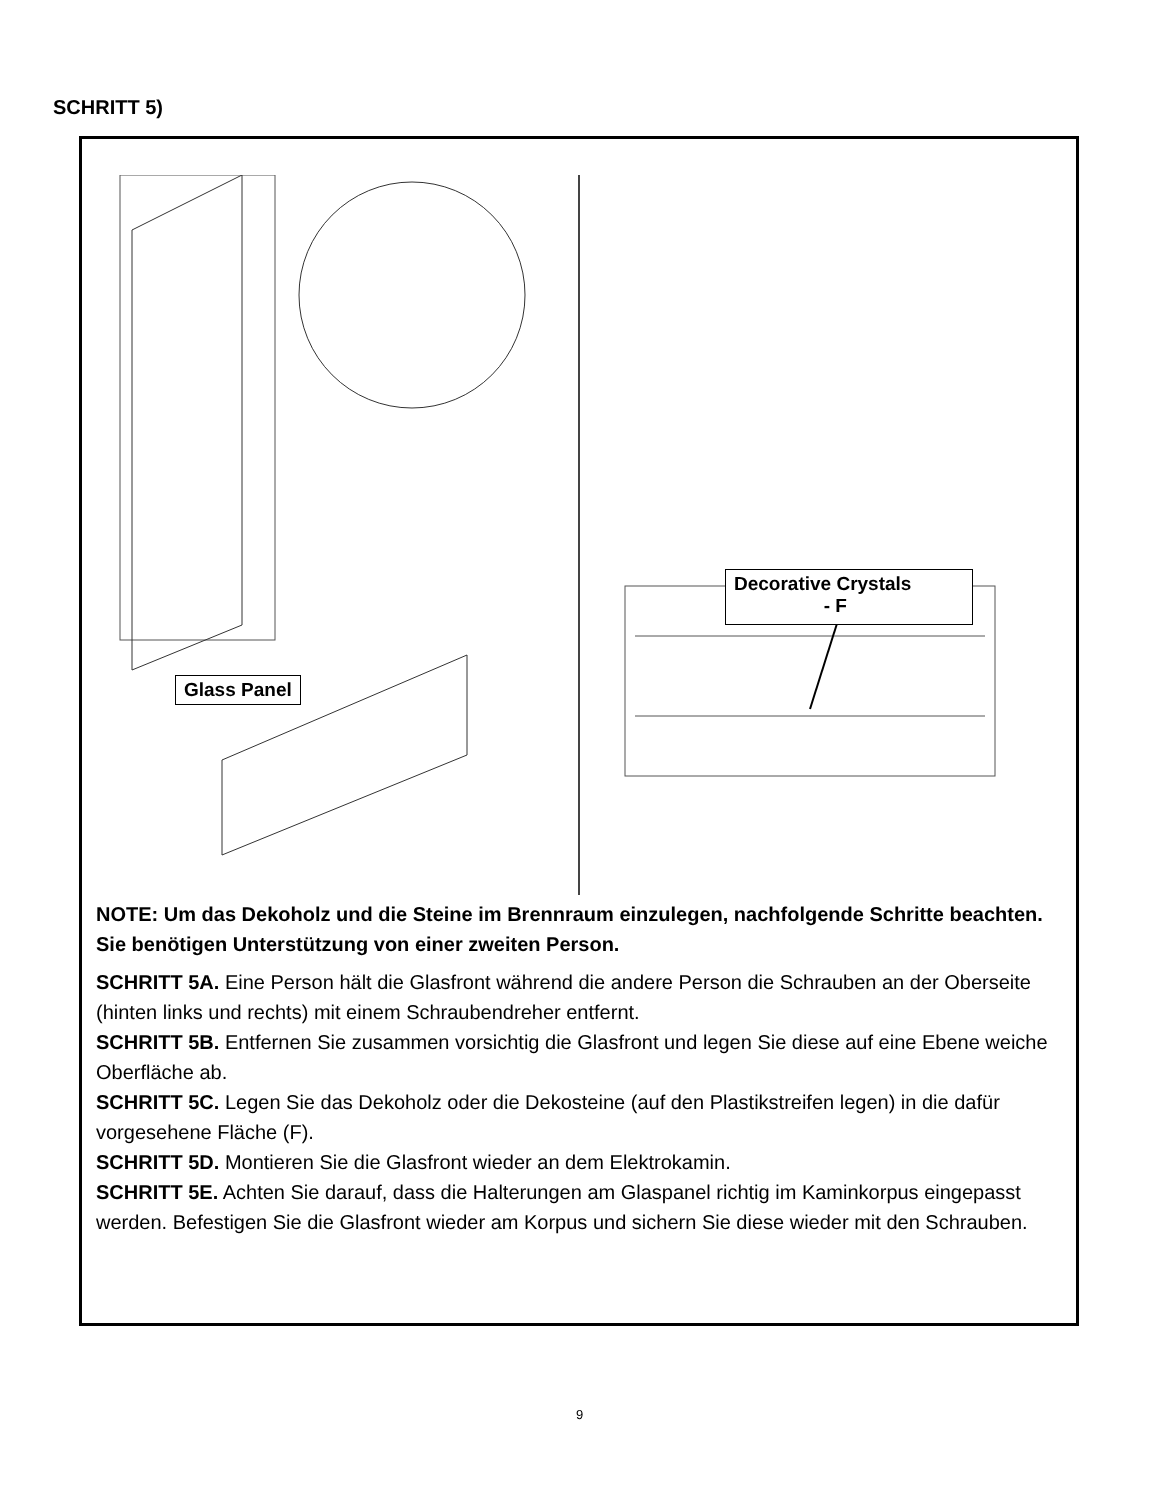SCHRITT 5)
Glass Panel
Decorative Crystals
- F
NOTE: Um das Dekoholz und die Steine im Brennraum einzulegen, nachfolgende Schritte beachten. Sie benötigen Unterstützung von einer zweiten Person.
SCHRITT 5A. Eine Person hält die Glasfront während die andere Person die Schrauben an der Oberseite (hinten links und rechts) mit einem Schraubendreher entfernt.
SCHRITT 5B. Entfernen Sie zusammen vorsichtig die Glasfront und legen Sie diese auf eine Ebene weiche Oberfläche ab.
SCHRITT 5C. Legen Sie das Dekoholz oder die Dekosteine (auf den Plastikstreifen legen) in die dafür vorgesehene Fläche (F).
SCHRITT 5D. Montieren Sie die Glasfront wieder an dem Elektrokamin.
SCHRITT 5E. Achten Sie darauf, dass die Halterungen am Glaspanel richtig im Kaminkorpus eingepasst werden. Befestigen Sie die Glasfront wieder am Korpus und sichern Sie diese wieder mit den Schrauben.
9